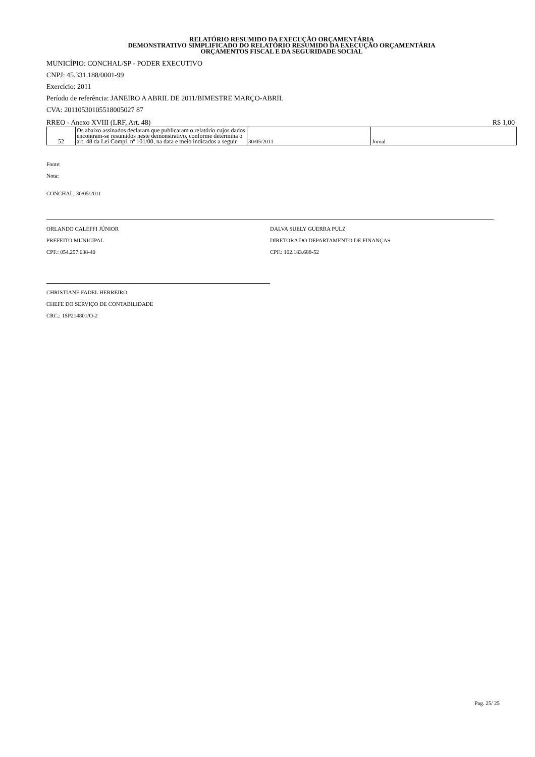RELATÓRIO RESUMIDO DA EXECUÇÃO ORÇAMENTÁRIA
DEMONSTRATIVO SIMPLIFICADO DO RELATÓRIO RESUMIDO DA EXECUÇÃO ORÇAMENTÁRIA
ORÇAMENTOS FISCAL E DA SEGURIDADE SOCIAL
MUNICÍPIO: CONCHAL/SP - PODER EXECUTIVO
CNPJ: 45.331.188/0001-99
Exercício: 2011
Período de referência: JANEIRO A ABRIL DE 2011/BIMESTRE MARÇO-ABRIL
CVA: 20110530105518005027 87
RREO - Anexo XVIII (LRF, Art. 48) R$ 1,00
| 52 | Os abaixo assinados declaram que publicaram o relatório cujos dados encontram-se resumidos neste demonstrativo, conforme determina o art. 48 da Lei Compl. nº 101/00, na data e meio indicados a seguir | 30/05/2011 | Jornal |
Fonte:
Nota:
CONCHAL, 30/05/2011
ORLANDO CALEFFI JÚNIOR
PREFEITO MUNICIPAL
CPF.: 054.257.638-40
DALVA SUELY GUERRA PULZ
DIRETORA DO DEPARTAMENTO DE FINANÇAS
CPF.: 102.183.688-52
CHRISTIANE FADEL HERREIRO
CHEFE DO SERVIÇO DE CONTABILIDADE
CRC.: 1SP214801/O-2
Pag. 25/ 25